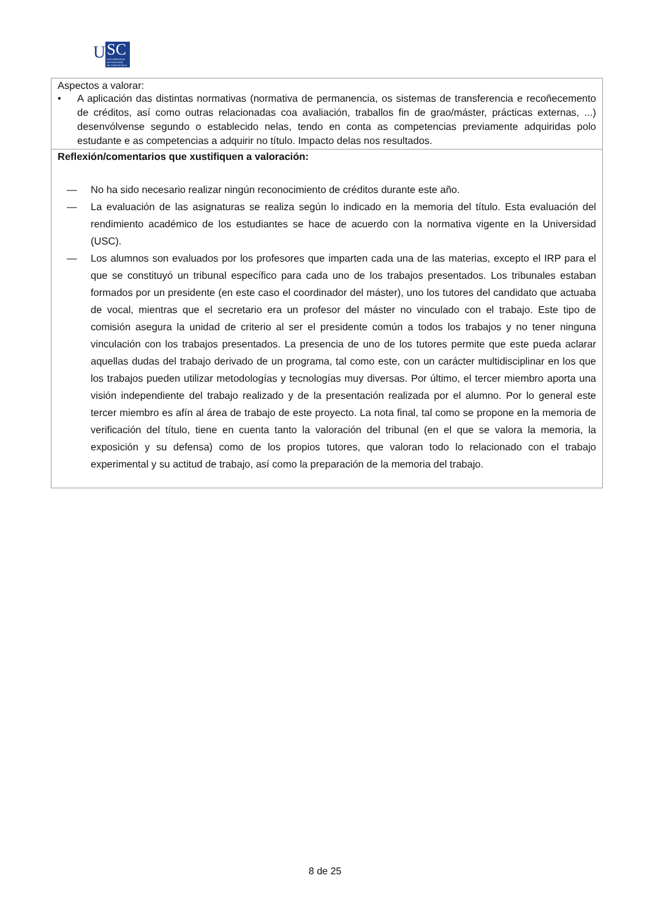U
SC
UNIVERSIDADE
DE SANTIAGO
DE COMPOSTELA
| Aspectos a valorar: • A aplicación das distintas normativas (normativa de permanencia, os sistemas de transferencia e recoñecemento de créditos, así como outras relacionadas coa avaliación, traballos fin de grao/máster, prácticas externas, ...) desenvólvense segundo o establecido nelas, tendo en conta as competencias previamente adquiridas polo estudante e as competencias a adquirir no título. Impacto delas nos resultados. |
| Reflexión/comentarios que xustifiquen a valoración: — No ha sido necesario realizar ningún reconocimiento de créditos durante este año. — La evaluación de las asignaturas se realiza según lo indicado en la memoria del título. Esta evaluación del rendimiento académico de los estudiantes se hace de acuerdo con la normativa vigente en la Universidad (USC). — Los alumnos son evaluados por los profesores que imparten cada una de las materias, excepto el IRP para el que se constituyó un tribunal específico para cada uno de los trabajos presentados. Los tribunales estaban formados por un presidente (en este caso el coordinador del máster), uno los tutores del candidato que actuaba de vocal, mientras que el secretario era un profesor del máster no vinculado con el trabajo. Este tipo de comisión asegura la unidad de criterio al ser el presidente común a todos los trabajos y no tener ninguna vinculación con los trabajos presentados. La presencia de uno de los tutores permite que este pueda aclarar aquellas dudas del trabajo derivado de un programa, tal como este, con un carácter multidisciplinar en los que los trabajos pueden utilizar metodologías y tecnologías muy diversas. Por último, el tercer miembro aporta una visión independiente del trabajo realizado y de la presentación realizada por el alumno. Por lo general este tercer miembro es afín al área de trabajo de este proyecto. La nota final, tal como se propone en la memoria de verificación del título, tiene en cuenta tanto la valoración del tribunal (en el que se valora la memoria, la exposición y su defensa) como de los propios tutores, que valoran todo lo relacionado con el trabajo experimental y su actitud de trabajo, así como la preparación de la memoria del trabajo. |
8 de 25